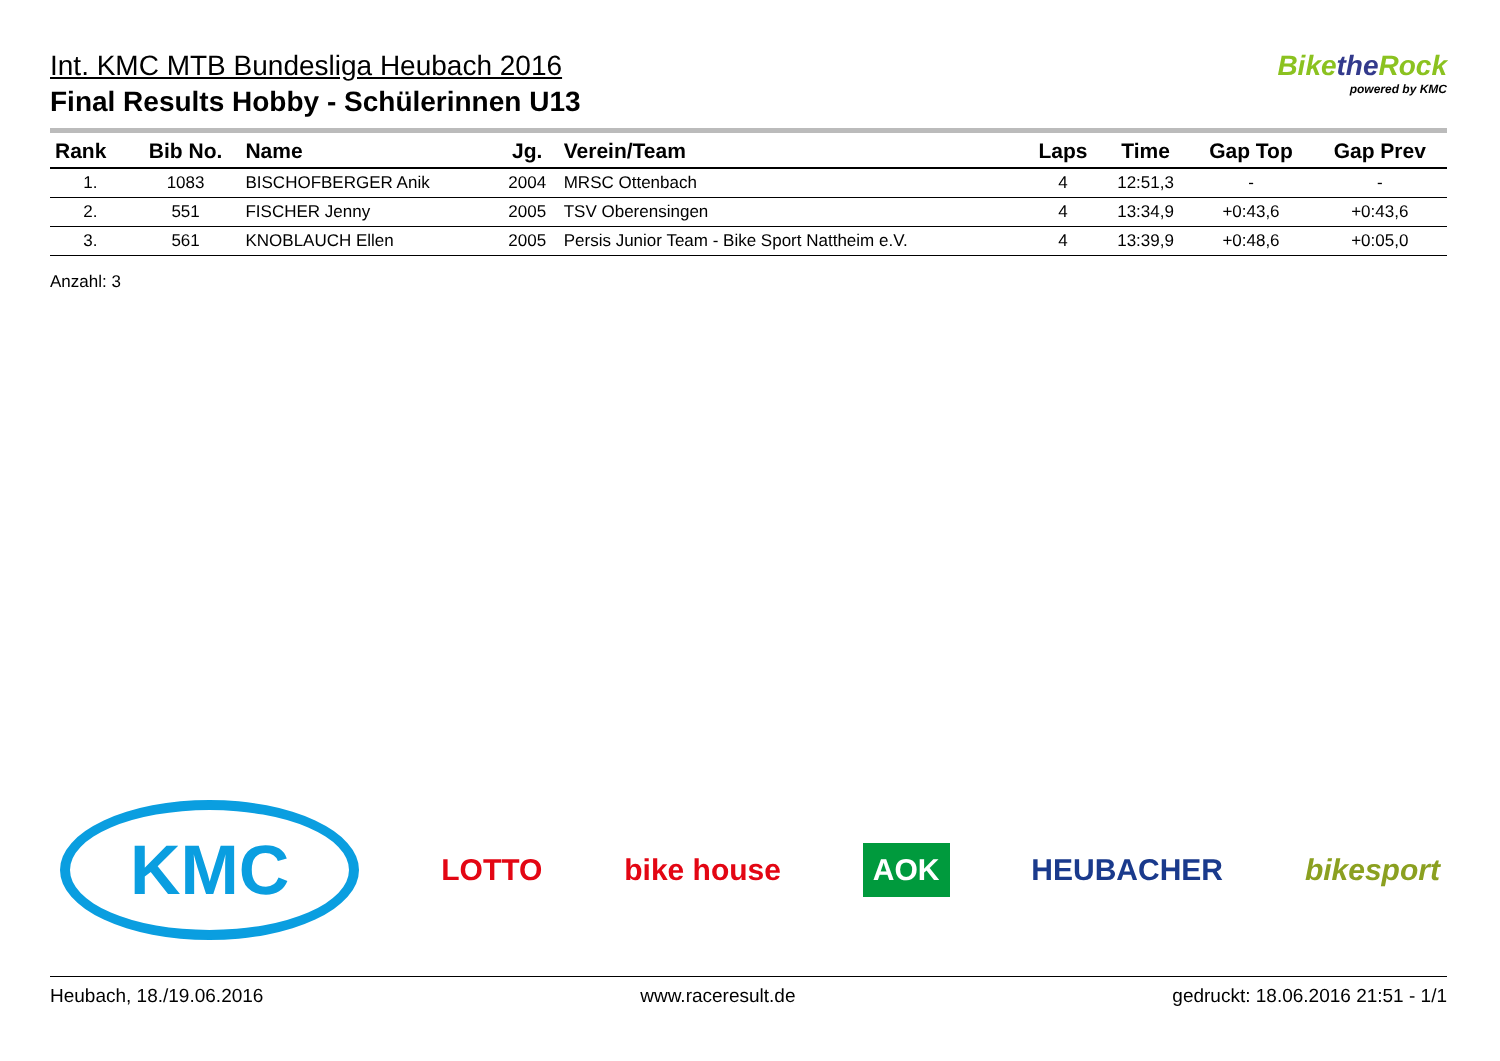Int. KMC MTB Bundesliga Heubach 2016
Final Results Hobby - Schülerinnen U13
Bikethe Rock
powered by KMC
| Rank | Bib No. | Name | Jg. | Verein/Team | Laps | Time | Gap Top | Gap Prev |
| --- | --- | --- | --- | --- | --- | --- | --- | --- |
| 1. | 1083 | BISCHOFBERGER Anik | 2004 | MRSC Ottenbach | 4 | 12:51,3 | - | - |
| 2. | 551 | FISCHER Jenny | 2005 | TSV Oberensingen | 4 | 13:34,9 | +0:43,6 | +0:43,6 |
| 3. | 561 | KNOBLAUCH Ellen | 2005 | Persis Junior Team - Bike Sport Nattheim e.V. | 4 | 13:39,9 | +0:48,6 | +0:05,0 |
Anzahl: 3
KMC LOTTO bike house AOK HEUBACHER bikesport
Heubach, 18./19.06.2016 www.raceresult.de gedruckt: 18.06.2016 21:51 - 1/1